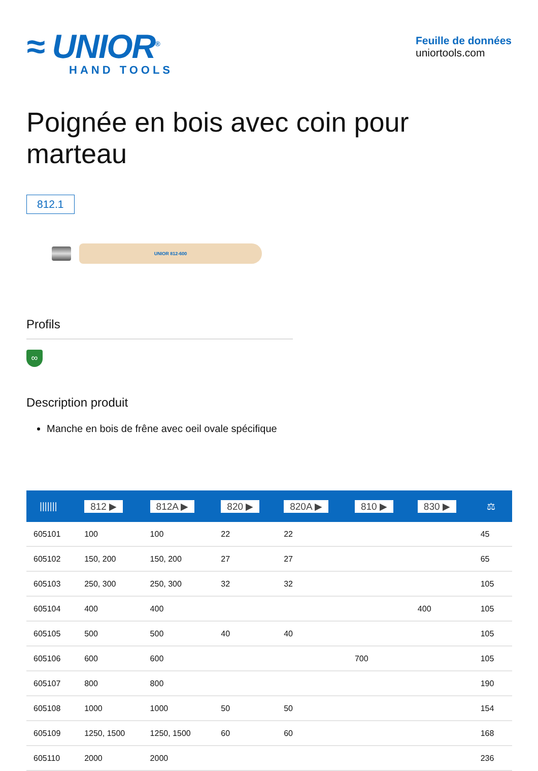≈ UNIOR<sup>®</sup>
HAND TOOLS
Feuille de données
uniortools.com
Poignée en bois avec coin pour marteau
812.1
UNIOR 812-600
Profils
∞
Description produit
Manche en bois de frêne avec oeil ovale spécifique
| /////// | 812 ▶ | 812A ▶ | 820 ▶ | 820A ▶ | 810 ▶ | 830 ▶ | ⚖ |
| --- | --- | --- | --- | --- | --- | --- | --- |
| 605101 | 100 | 100 | 22 | 22 | | | 45 |
| 605102 | 150, 200 | 150, 200 | 27 | 27 | | | 65 |
| 605103 | 250, 300 | 250, 300 | 32 | 32 | | | 105 |
| 605104 | 400 | 400 | | | | 400 | 105 |
| 605105 | 500 | 500 | 40 | 40 | | | 105 |
| 605106 | 600 | 600 | | | 700 | | 105 |
| 605107 | 800 | 800 | | | | | 190 |
| 605108 | 1000 | 1000 | 50 | 50 | | | 154 |
| 605109 | 1250, 1500 | 1250, 1500 | 60 | 60 | | | 168 |
| 605110 | 2000 | 2000 | | | | | 236 |